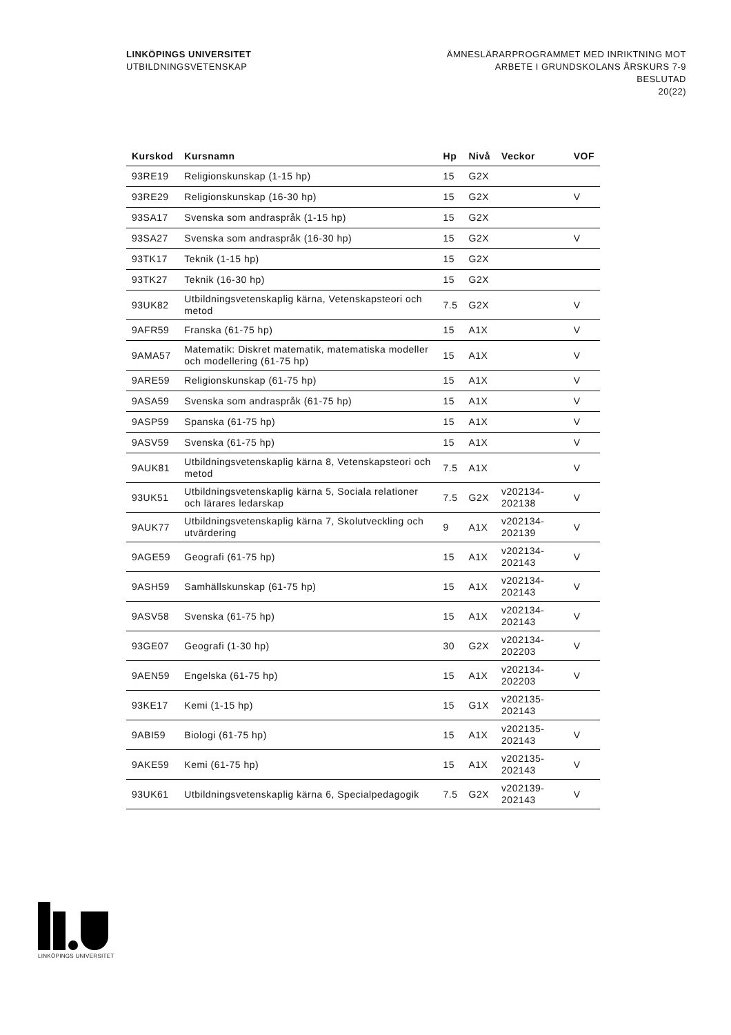LINKÖPINGS UNIVERSITET
UTBILDNINGSVETENSKAP
ÄMNESLÄRARPROGRAMMET MED INRIKTNING MOT
ARBETE I GRUNDSKOLANS ÅRSKURS 7-9
BESLUTAD
20(22)
| Kurskod | Kursnamn | Hp | Nivå | Veckor | VOF |
| --- | --- | --- | --- | --- | --- |
| 93RE19 | Religionskunskap (1-15 hp) | 15 | G2X | | |
| 93RE29 | Religionskunskap (16-30 hp) | 15 | G2X | | V |
| 93SA17 | Svenska som andraspråk (1-15 hp) | 15 | G2X | | |
| 93SA27 | Svenska som andraspråk (16-30 hp) | 15 | G2X | | V |
| 93TK17 | Teknik (1-15 hp) | 15 | G2X | | |
| 93TK27 | Teknik (16-30 hp) | 15 | G2X | | |
| 93UK82 | Utbildningsvetenskaplig kärna, Vetenskapsteori och metod | 7.5 | G2X | | V |
| 9AFR59 | Franska (61-75 hp) | 15 | A1X | | V |
| 9AMA57 | Matematik: Diskret matematik, matematiska modeller och modellering (61-75 hp) | 15 | A1X | | V |
| 9ARE59 | Religionskunskap (61-75 hp) | 15 | A1X | | V |
| 9ASA59 | Svenska som andraspråk (61-75 hp) | 15 | A1X | | V |
| 9ASP59 | Spanska (61-75 hp) | 15 | A1X | | V |
| 9ASV59 | Svenska (61-75 hp) | 15 | A1X | | V |
| 9AUK81 | Utbildningsvetenskaplig kärna 8, Vetenskapsteori och metod | 7.5 | A1X | | V |
| 93UK51 | Utbildningsvetenskaplig kärna 5, Sociala relationer och lärares ledarskap | 7.5 | G2X | v202134-202138 | V |
| 9AUK77 | Utbildningsvetenskaplig kärna 7, Skolutveckling och utvärdering | 9 | A1X | v202134-202139 | V |
| 9AGE59 | Geografi (61-75 hp) | 15 | A1X | v202134-202143 | V |
| 9ASH59 | Samhällskunskap (61-75 hp) | 15 | A1X | v202134-202143 | V |
| 9ASV58 | Svenska (61-75 hp) | 15 | A1X | v202134-202143 | V |
| 93GE07 | Geografi (1-30 hp) | 30 | G2X | v202134-202203 | V |
| 9AEN59 | Engelska (61-75 hp) | 15 | A1X | v202134-202203 | V |
| 93KE17 | Kemi (1-15 hp) | 15 | G1X | v202135-202143 | |
| 9ABI59 | Biologi (61-75 hp) | 15 | A1X | v202135-202143 | V |
| 9AKE59 | Kemi (61-75 hp) | 15 | A1X | v202135-202143 | V |
| 93UK61 | Utbildningsvetenskaplig kärna 6, Specialpedagogik | 7.5 | G2X | v202139-202143 | V |
LINKÖPINGS UNIVERSITET